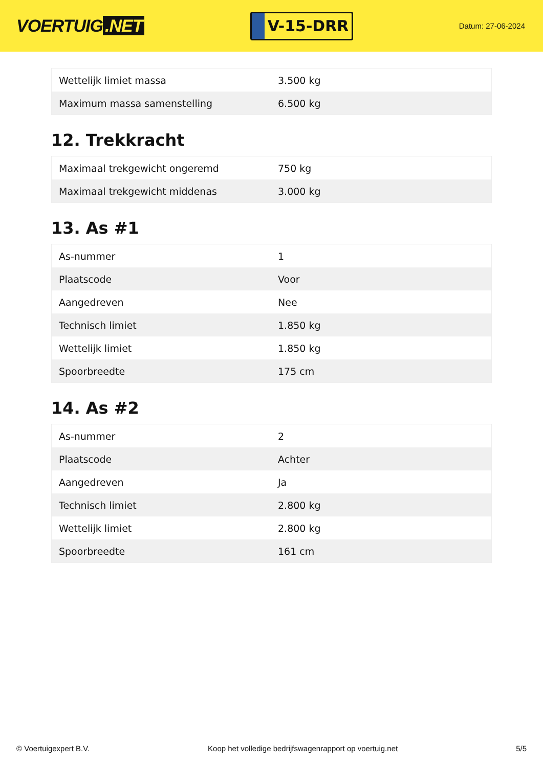VOERTUIG.NET
V-15-DRR
Datum: 27-06-2024
| Wettelijk limiet massa | 3.500 kg |
| Maximum massa samenstelling | 6.500 kg |
12. Trekkracht
| Maximaal trekgewicht ongeremd | 750 kg |
| Maximaal trekgewicht middenas | 3.000 kg |
13. As #1
| As-nummer | 1 |
| Plaatscode | Voor |
| Aangedreven | Nee |
| Technisch limiet | 1.850 kg |
| Wettelijk limiet | 1.850 kg |
| Spoorbreedte | 175 cm |
14. As #2
| As-nummer | 2 |
| Plaatscode | Achter |
| Aangedreven | Ja |
| Technisch limiet | 2.800 kg |
| Wettelijk limiet | 2.800 kg |
| Spoorbreedte | 161 cm |
© Voertuigexpert B.V. Koop het volledige bedrijfswagenrapport op voertuig.net 5/5